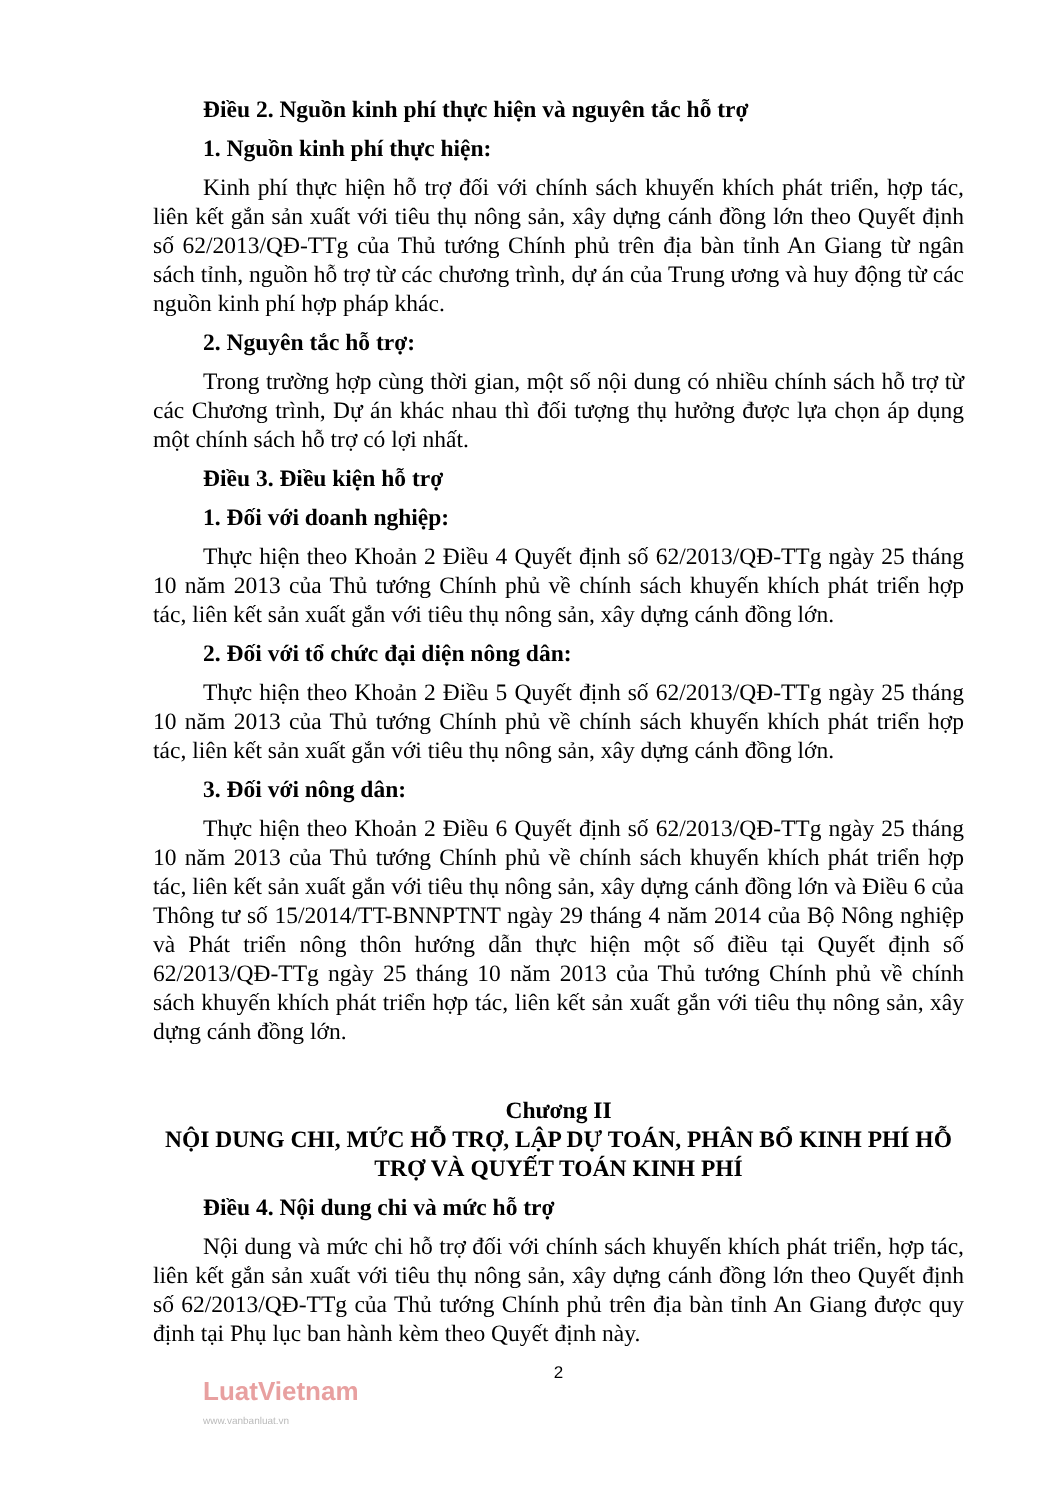Điều 2. Nguồn kinh phí thực hiện và nguyên tắc hỗ trợ
1. Nguồn kinh phí thực hiện:
Kinh phí thực hiện hỗ trợ đối với chính sách khuyến khích phát triển, hợp tác, liên kết gắn sản xuất với tiêu thụ nông sản, xây dựng cánh đồng lớn theo Quyết định số 62/2013/QĐ-TTg của Thủ tướng Chính phủ trên địa bàn tỉnh An Giang từ ngân sách tỉnh, nguồn hỗ trợ từ các chương trình, dự án của Trung ương và huy động từ các nguồn kinh phí hợp pháp khác.
2. Nguyên tắc hỗ trợ:
Trong trường hợp cùng thời gian, một số nội dung có nhiều chính sách hỗ trợ từ các Chương trình, Dự án khác nhau thì đối tượng thụ hưởng được lựa chọn áp dụng một chính sách hỗ trợ có lợi nhất.
Điều 3. Điều kiện hỗ trợ
1. Đối với doanh nghiệp:
Thực hiện theo Khoản 2 Điều 4 Quyết định số 62/2013/QĐ-TTg ngày 25 tháng 10 năm 2013 của Thủ tướng Chính phủ về chính sách khuyến khích phát triển hợp tác, liên kết sản xuất gắn với tiêu thụ nông sản, xây dựng cánh đồng lớn.
2. Đối với tổ chức đại diện nông dân:
Thực hiện theo Khoản 2 Điều 5 Quyết định số 62/2013/QĐ-TTg ngày 25 tháng 10 năm 2013 của Thủ tướng Chính phủ về chính sách khuyến khích phát triển hợp tác, liên kết sản xuất gắn với tiêu thụ nông sản, xây dựng cánh đồng lớn.
3. Đối với nông dân:
Thực hiện theo Khoản 2 Điều 6 Quyết định số 62/2013/QĐ-TTg ngày 25 tháng 10 năm 2013 của Thủ tướng Chính phủ về chính sách khuyến khích phát triển hợp tác, liên kết sản xuất gắn với tiêu thụ nông sản, xây dựng cánh đồng lớn và Điều 6 của Thông tư số 15/2014/TT-BNNPTNT ngày 29 tháng 4 năm 2014 của Bộ Nông nghiệp và Phát triển nông thôn hướng dẫn thực hiện một số điều tại Quyết định số 62/2013/QĐ-TTg ngày 25 tháng 10 năm 2013 của Thủ tướng Chính phủ về chính sách khuyến khích phát triển hợp tác, liên kết sản xuất gắn với tiêu thụ nông sản, xây dựng cánh đồng lớn.
Chương II
NỘI DUNG CHI, MỨC HỖ TRỢ, LẬP DỰ TOÁN, PHÂN BỔ KINH PHÍ HỖ TRỢ VÀ QUYẾT TOÁN KINH PHÍ
Điều 4. Nội dung chi và mức hỗ trợ
Nội dung và mức chi hỗ trợ đối với chính sách khuyến khích phát triển, hợp tác, liên kết gắn sản xuất với tiêu thụ nông sản, xây dựng cánh đồng lớn theo Quyết định số 62/2013/QĐ-TTg của Thủ tướng Chính phủ trên địa bàn tỉnh An Giang được quy định tại Phụ lục ban hành kèm theo Quyết định này.
2
LuatVietnam
www.vanbanluat.vn